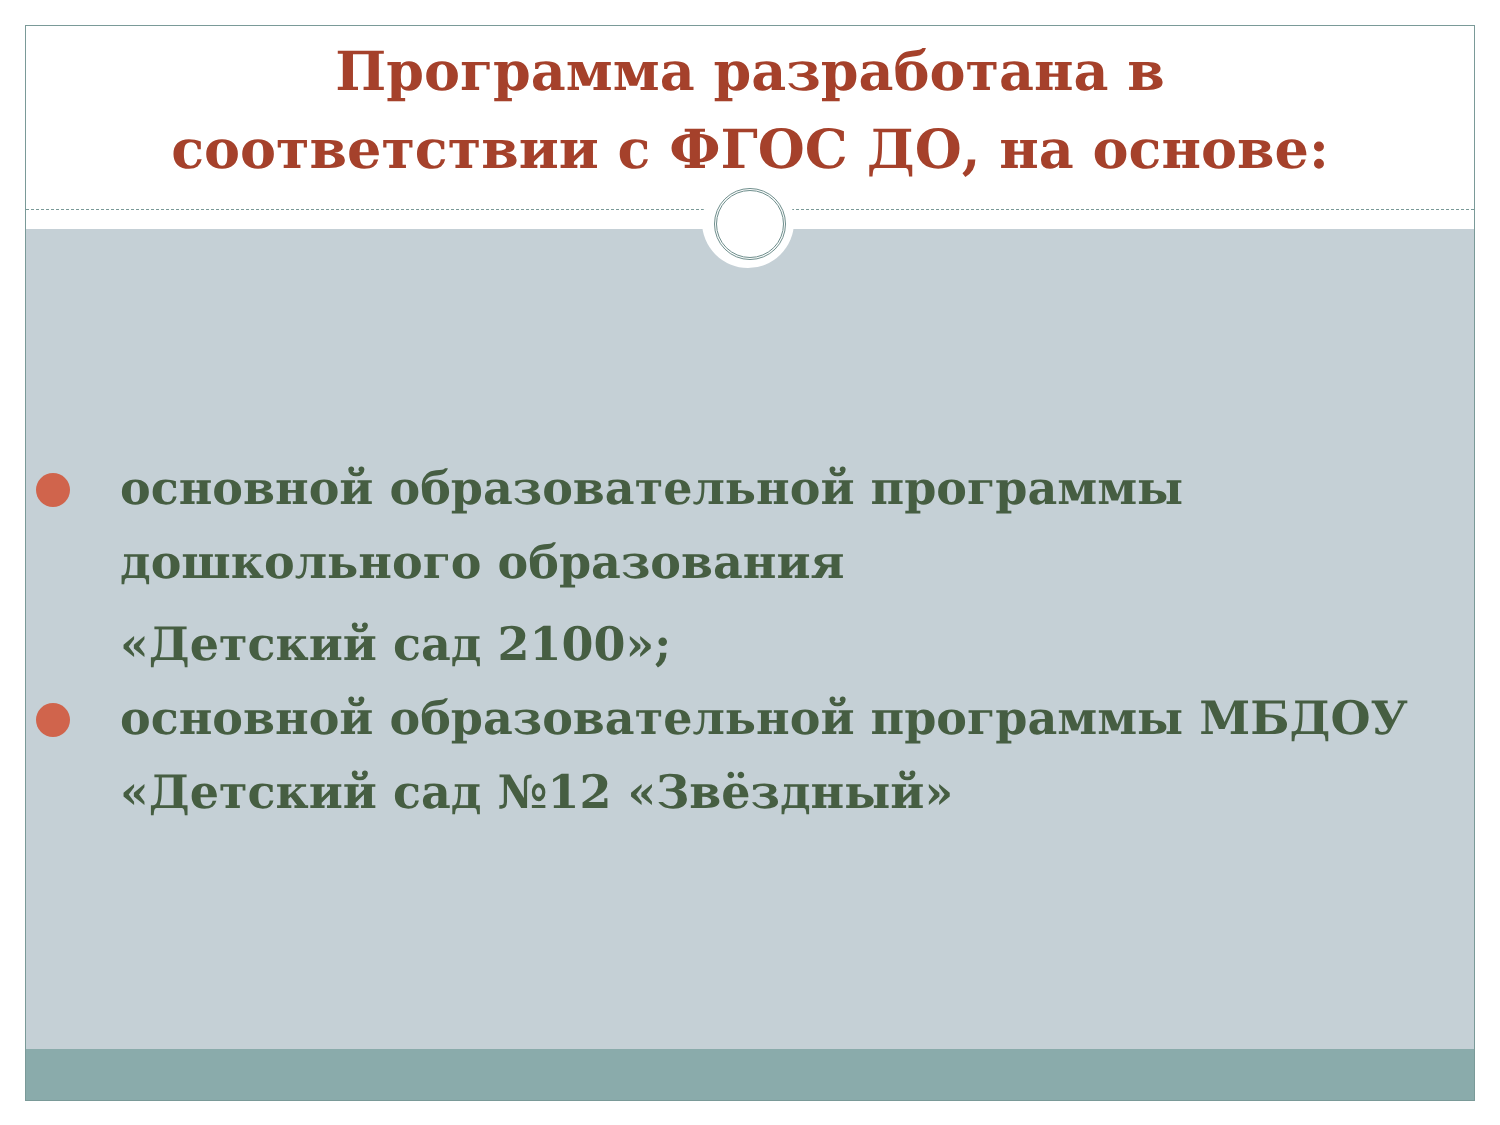Программа разработана в
соответствии с ФГОС ДО, на основе:
основной образовательной программы дошкольного образования
«Детский сад 2100»;
основной образовательной программы МБДОУ «Детский сад №12 «Звёздный»